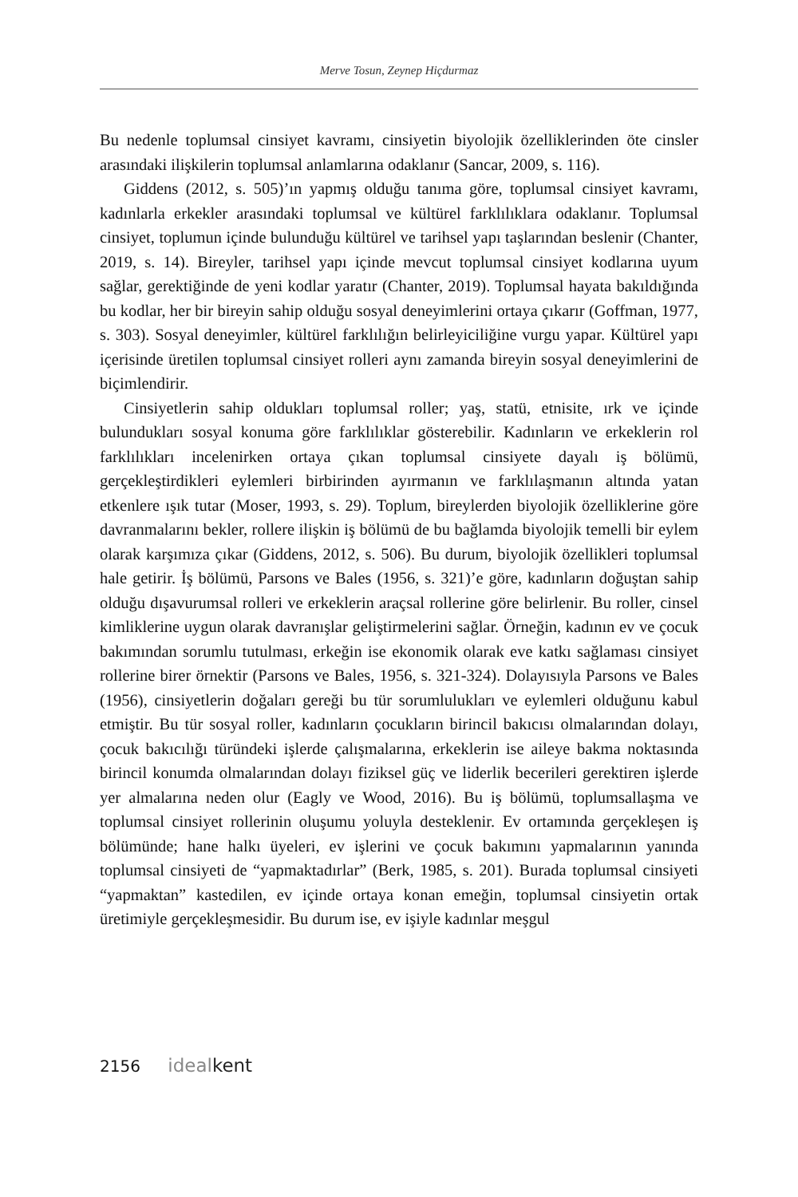Merve Tosun, Zeynep Hiçdurmaz
Bu nedenle toplumsal cinsiyet kavramı, cinsiyetin biyolojik özelliklerinden öte cinsler arasındaki ilişkilerin toplumsal anlamlarına odaklanır (Sancar, 2009, s. 116).
Giddens (2012, s. 505)’ın yapmış olduğu tanıma göre, toplumsal cinsiyet kavramı, kadınlarla erkekler arasındaki toplumsal ve kültürel farklılıklara odaklanır. Toplumsal cinsiyet, toplumun içinde bulunduğu kültürel ve tarihsel yapı taşlarından beslenir (Chanter, 2019, s. 14). Bireyler, tarihsel yapı içinde mevcut toplumsal cinsiyet kodlarına uyum sağlar, gerektiğinde de yeni kodlar yaratır (Chanter, 2019). Toplumsal hayata bakıldığında bu kodlar, her bir bireyin sahip olduğu sosyal deneyimlerini ortaya çıkarır (Goffman, 1977, s. 303). Sosyal deneyimler, kültürel farklılığın belirleyiciliğine vurgu yapar. Kültürel yapı içerisinde üretilen toplumsal cinsiyet rolleri aynı zamanda bireyin sosyal deneyimlerini de biçimlendirir.
Cinsiyetlerin sahip oldukları toplumsal roller; yaş, statü, etnisite, ırk ve içinde bulundukları sosyal konuma göre farklılıklar gösterebilir. Kadınların ve erkeklerin rol farklılıkları incelenirken ortaya çıkan toplumsal cinsiyete dayalı iş bölümü, gerçekleştirdikleri eylemleri birbirinden ayırmanın ve farklılaşmanın altında yatan etkenlere ışık tutar (Moser, 1993, s. 29). Toplum, bireylerden biyolojik özelliklerine göre davranmalarını bekler, rollere ilişkin iş bölümü de bu bağlamda biyolojik temelli bir eylem olarak karşımıza çıkar (Giddens, 2012, s. 506). Bu durum, biyolojik özellikleri toplumsal hale getirir. İş bölümü, Parsons ve Bales (1956, s. 321)’e göre, kadınların doğuştan sahip olduğu dışavurumsal rolleri ve erkeklerin araçsal rollerine göre belirlenir. Bu roller, cinsel kimliklerine uygun olarak davranışlar geliştirmelerini sağlar. Örneğin, kadının ev ve çocuk bakımından sorumlu tutulması, erkeğin ise ekonomik olarak eve katkı sağlaması cinsiyet rollerine birer örnektir (Parsons ve Bales, 1956, s. 321-324). Dolayısıyla Parsons ve Bales (1956), cinsiyetlerin doğaları gereği bu tür sorumlulukları ve eylemleri olduğunu kabul etmiştir. Bu tür sosyal roller, kadınların çocukların birincil bakıcısı olmalarından dolayı, çocuk bakıcılığı türündeki işlerde çalışmalarına, erkeklerin ise aileye bakma noktasında birincil konumda olmalarından dolayı fiziksel güç ve liderlik becerileri gerektiren işlerde yer almalarına neden olur (Eagly ve Wood, 2016). Bu iş bölümü, toplumsallaşma ve toplumsal cinsiyet rollerinin oluşumu yoluyla desteklenir. Ev ortamında gerçekleşen iş bölümünde; hane halkı üyeleri, ev işlerini ve çocuk bakımını yapmalarının yanında toplumsal cinsiyeti de “yapmaktadırlar” (Berk, 1985, s. 201). Burada toplumsal cinsiyeti “yapmaktan” kastedilen, ev içinde ortaya konan emeğin, toplumsal cinsiyetin ortak üretimiyle gerçekleşmesidir. Bu durum ise, ev işiyle kadınlar meşgul
2156 ideal kent